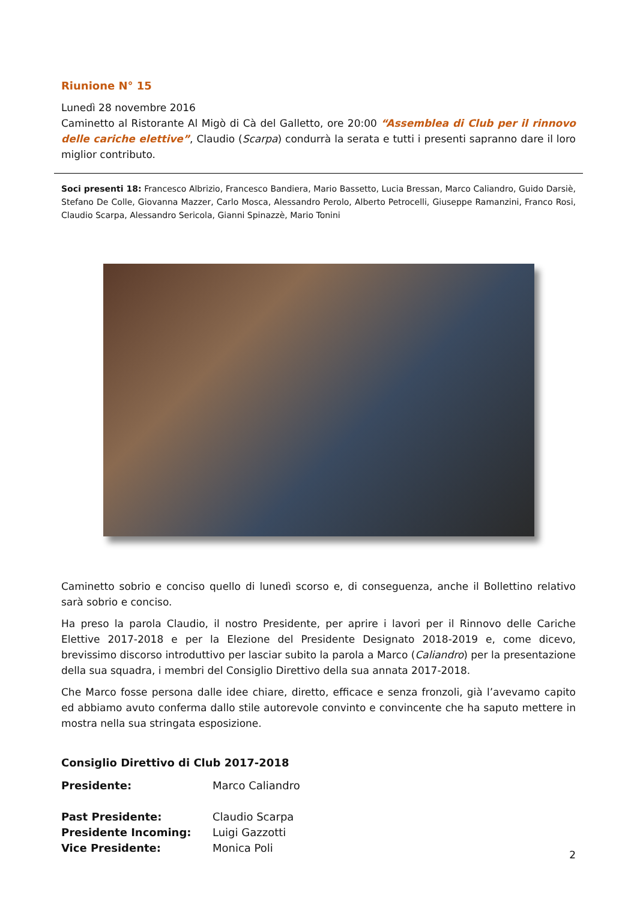Riunione N° 15
Lunedì 28 novembre 2016
Caminetto al Ristorante Al Migò di Cà del Galletto, ore 20:00 “Assemblea di Club per il rinnovo delle cariche elettive”, Claudio (Scarpa) condurrà la serata e tutti i presenti sapranno dare il loro miglior contributo.
Soci presenti 18: Francesco Albrizio, Francesco Bandiera, Mario Bassetto, Lucia Bressan, Marco Caliandro, Guido Darsiè, Stefano De Colle, Giovanna Mazzer, Carlo Mosca, Alessandro Perolo, Alberto Petrocelli, Giuseppe Ramanzini, Franco Rosi, Claudio Scarpa, Alessandro Sericola, Gianni Spinazzè, Mario Tonini
Caminetto sobrio e conciso quello di lunedì scorso e, di conseguenza, anche il Bollettino relativo sarà sobrio e conciso.
Ha preso la parola Claudio, il nostro Presidente, per aprire i lavori per il Rinnovo delle Cariche Elettive 2017-2018 e per la Elezione del Presidente Designato 2018-2019 e, come dicevo, brevissimo discorso introduttivo per lasciar subito la parola a Marco (Caliandro) per la presentazione della sua squadra, i membri del Consiglio Direttivo della sua annata 2017-2018.
Che Marco fosse persona dalle idee chiare, diretto, efficace e senza fronzoli, già l’avevamo capito ed abbiamo avuto conferma dallo stile autorevole convinto e convincente che ha saputo mettere in mostra nella sua stringata esposizione.
Consiglio Direttivo di Club 2017-2018
| Presidente: | Marco Caliandro |
| Past Presidente: | Claudio Scarpa |
| Presidente Incoming: | Luigi Gazzotti |
| Vice Presidente: | Monica Poli |
2